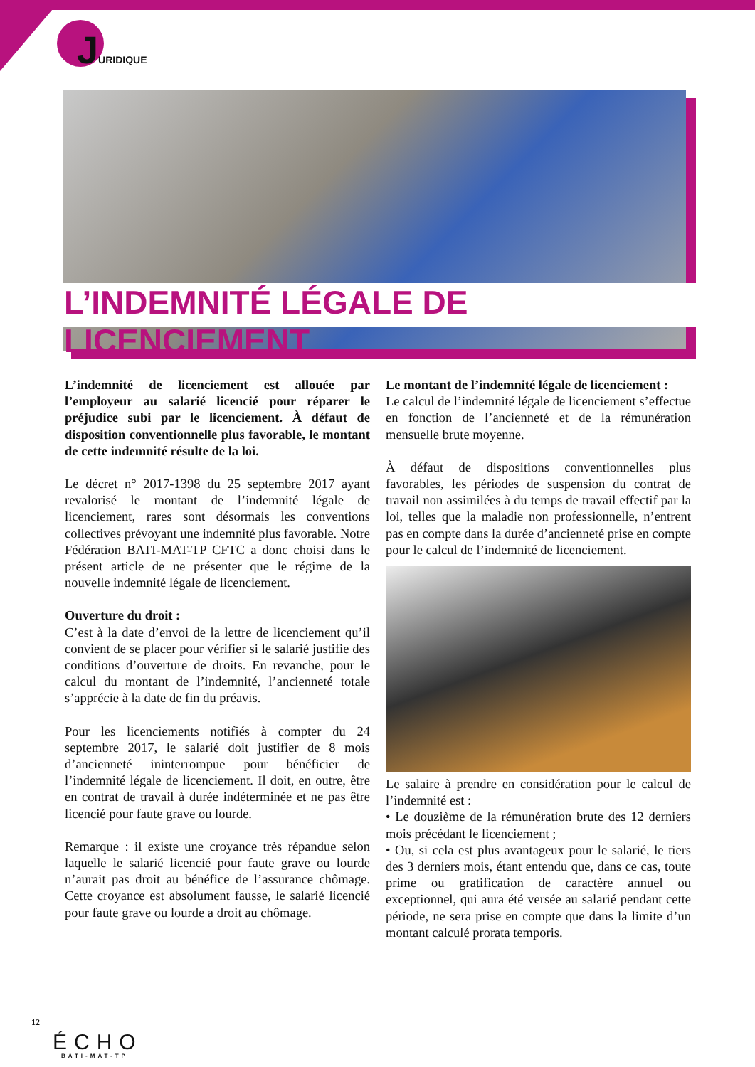JURIDIQUE
L’INDEMNITÉ LÉGALE DE LICENCIEMENT
L’indemnité de licenciement est allouée par l’employeur au salarié licencié pour réparer le préjudice subi par le licenciement. À défaut de disposition conventionnelle plus favorable, le montant de cette indemnité résulte de la loi.
Le décret n° 2017-1398 du 25 septembre 2017 ayant revalorisé le montant de l’indemnité légale de licenciement, rares sont désormais les conventions collectives prévoyant une indemnité plus favorable. Notre Fédération BATI-MAT-TP CFTC a donc choisi dans le présent article de ne présenter que le régime de la nouvelle indemnité légale de licenciement.
Ouverture du droit :
C’est à la date d’envoi de la lettre de licenciement qu’il convient de se placer pour vérifier si le salarié justifie des conditions d’ouverture de droits. En revanche, pour le calcul du montant de l’indemnité, l’ancienneté totale s’apprécie à la date de fin du préavis.
Pour les licenciements notifiés à compter du 24 septembre 2017, le salarié doit justifier de 8 mois d’ancienneté ininterrompue pour bénéficier de l’indemnité légale de licenciement. Il doit, en outre, être en contrat de travail à durée indéterminée et ne pas être licencié pour faute grave ou lourde.
Remarque : il existe une croyance très répandue selon laquelle le salarié licencié pour faute grave ou lourde n’aurait pas droit au bénéfice de l’assurance chômage. Cette croyance est absolument fausse, le salarié licencié pour faute grave ou lourde a droit au chômage.
Le montant de l’indemnité légale de licenciement :
Le calcul de l’indemnité légale de licenciement s’effectue en fonction de l’ancienneté et de la rémunération mensuelle brute moyenne.
À défaut de dispositions conventionnelles plus favorables, les périodes de suspension du contrat de travail non assimilées à du temps de travail effectif par la loi, telles que la maladie non professionnelle, n’entrent pas en compte dans la durée d’ancienneté prise en compte pour le calcul de l’indemnité de licenciement.
Le salaire à prendre en considération pour le calcul de l’indemnité est :
• Le douzième de la rémunération brute des 12 derniers mois précédant le licenciement ;
• Ou, si cela est plus avantageux pour le salarié, le tiers des 3 derniers mois, étant entendu que, dans ce cas, toute prime ou gratification de caractère annuel ou exceptionnel, qui aura été versée au salarié pendant cette période, ne sera prise en compte que dans la limite d’un montant calculé prorata temporis.
12
ÉCHO
BATI-MAT-TP